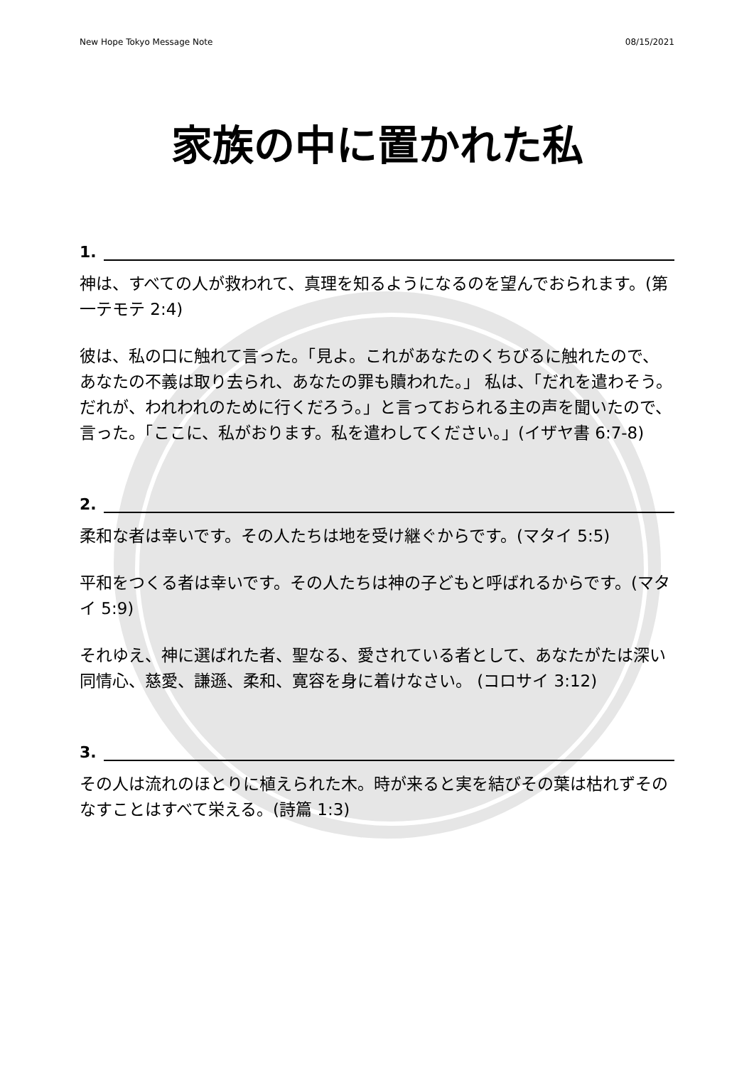New Hope Tokyo Message Note 08/15/2021
家族の中に置かれた私
1.
神は、すべての人が救われて、真理を知るようになるのを望んでおられます。(第一テモテ 2:4)
彼は、私の口に触れて言った。「見よ。これがあなたのくちびるに触れたので、あなたの不義は取り去られ、あなたの罪も贖われた。」 私は、「だれを遣わそう。だれが、われわれのために行くだろう。」と言っておられる主の声を聞いたので、言った。「ここに、私がおります。私を遣わしてください。」(イザヤ書 6:7-8)
2.
柔和な者は幸いです。その人たちは地を受け継ぐからです。(マタイ 5:5)
平和をつくる者は幸いです。その人たちは神の子どもと呼ばれるからです。(マタイ 5:9)
それゆえ、神に選ばれた者、聖なる、愛されている者として、あなたがたは深い同情心、慈愛、謙遜、柔和、寛容を身に着けなさい。 (コロサイ 3:12)
3.
その人は流れのほとりに植えられた木。時が来ると実を結びその葉は枯れずそのなすことはすべて栄える。(詩篇 1:3)